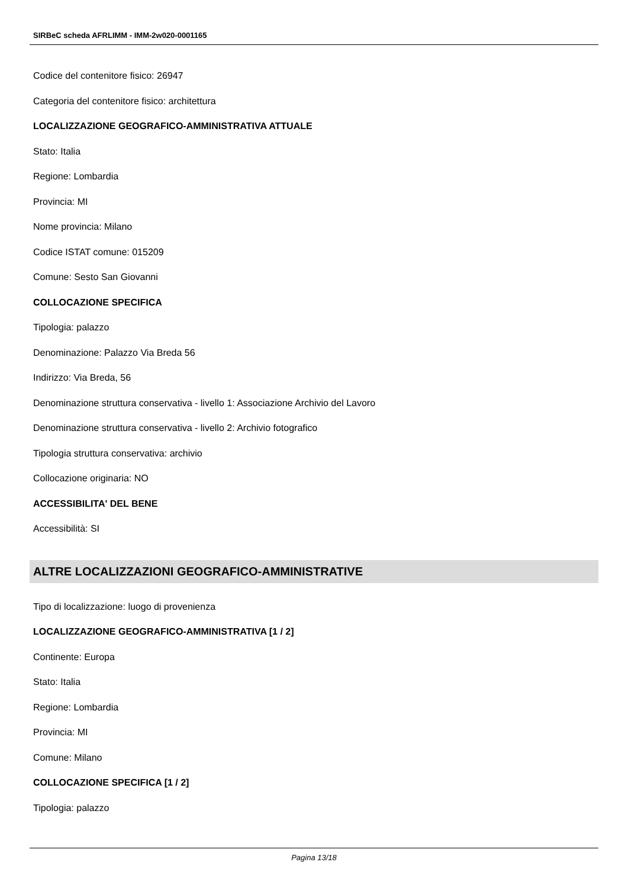SIRBeC scheda AFRLIMM - IMM-2w020-0001165
Codice del contenitore fisico: 26947
Categoria del contenitore fisico: architettura
LOCALIZZAZIONE GEOGRAFICO-AMMINISTRATIVA ATTUALE
Stato: Italia
Regione: Lombardia
Provincia: MI
Nome provincia: Milano
Codice ISTAT comune: 015209
Comune: Sesto San Giovanni
COLLOCAZIONE SPECIFICA
Tipologia: palazzo
Denominazione: Palazzo Via Breda 56
Indirizzo: Via Breda, 56
Denominazione struttura conservativa - livello 1: Associazione Archivio del Lavoro
Denominazione struttura conservativa - livello 2: Archivio fotografico
Tipologia struttura conservativa: archivio
Collocazione originaria: NO
ACCESSIBILITA' DEL BENE
Accessibilità: SI
ALTRE LOCALIZZAZIONI GEOGRAFICO-AMMINISTRATIVE
Tipo di localizzazione: luogo di provenienza
LOCALIZZAZIONE GEOGRAFICO-AMMINISTRATIVA [1 / 2]
Continente: Europa
Stato: Italia
Regione: Lombardia
Provincia: MI
Comune: Milano
COLLOCAZIONE SPECIFICA [1 / 2]
Tipologia: palazzo
Pagina 13/18